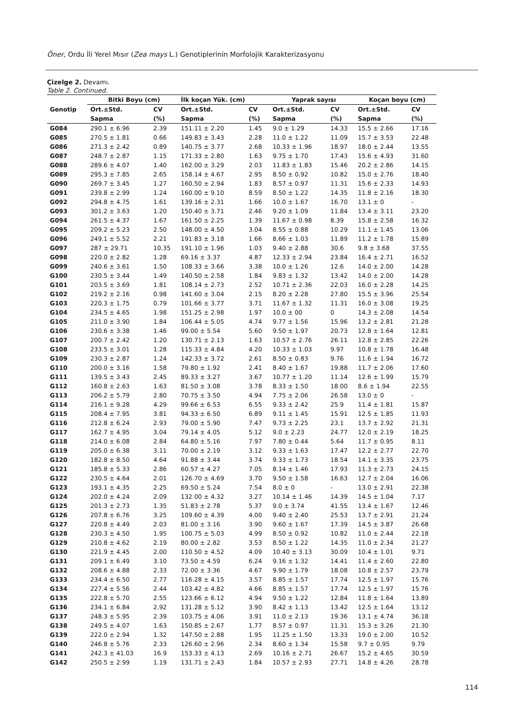Öner, Ordu İli Yerel Mısır (Zea mays L.) Genotiplerinin Morfolojik Karakterizasyonu
Çizelge 2. Devamı.
Table 2. Continued.
| | Bitki Boyu (cm) | | İlk koçan Yük. (cm) | | Yaprak sayısı | | Koçan boyu (cm) | |
| --- | --- | --- | --- | --- | --- | --- | --- | --- |
| Genotip | Ort.±Std. | CV | Ort.±Std. | CV | Ort.±Std. | CV | Ort.±Std. | CV |
| | Sapma | (%) | Sapma | (%) | Sapma | (%) | Sapma | (%) |
| G084 | 290.1 ± 6.96 | 2.39 | 151.11 ± 2.20 | 1.45 | 9.0 ± 1.29 | 14.33 | 15.5 ± 2.66 | 17.16 |
| G085 | 270.5 ± 1.81 | 0.66 | 149.83 ± 3.43 | 2.28 | 11.0 ± 1.22 | 11.09 | 15.7 ± 3.53 | 22.48 |
| G086 | 271.3 ± 2.42 | 0.89 | 140.75 ± 3.77 | 2.68 | 10.33 ± 1.96 | 18.97 | 18.0 ± 2.44 | 13.55 |
| G087 | 248.7 ± 2.87 | 1.15 | 171.33 ± 2.80 | 1.63 | 9.75 ± 1.70 | 17.43 | 15.6 ± 4.93 | 31.60 |
| G088 | 289.6 ± 4.07 | 1.40 | 162.00 ± 3.29 | 2.03 | 11.83 ± 1.83 | 15.46 | 20.2 ± 2.86 | 14.15 |
| G089 | 295.3 ± 7.85 | 2.65 | 158.14 ± 4.67 | 2.95 | 8.50 ± 0.92 | 10.82 | 15.0 ± 2.76 | 18.40 |
| G090 | 269.7 ± 3.45 | 1.27 | 160.50 ± 2.94 | 1.83 | 8.57 ± 0.97 | 11.31 | 15.6 ± 2.33 | 14.93 |
| G091 | 239.8 ± 2.99 | 1.24 | 160.00 ± 9.10 | 8.59 | 8.50 ± 1.22 | 14.35 | 11.8 ± 2.16 | 18.30 |
| G092 | 294.8 ± 4.75 | 1.61 | 139.16 ± 2.31 | 1.66 | 10.0 ± 1.67 | 16.70 | 13.1 ± 0 | - |
| G093 | 301.2 ± 3.63 | 1.20 | 150.40 ± 3.71 | 2.46 | 9.20 ± 1.09 | 11.84 | 13.4 ± 3.11 | 23.20 |
| G094 | 261.5 ± 4.37 | 1.67 | 161.50 ± 2.25 | 1.39 | 11.67 ± 0.98 | 8.39 | 15.8 ± 2.58 | 16.32 |
| G095 | 209.2 ± 5.23 | 2.50 | 148.00 ± 4.50 | 3.04 | 8.55 ± 0.88 | 10.29 | 11.1 ± 1.45 | 13.06 |
| G096 | 249.1 ± 5.52 | 2.21 | 191.83 ± 3.18 | 1.66 | 8.66 ± 1.03 | 11.89 | 11.2 ± 1.78 | 15.89 |
| G097 | 287 ± 29.71 | 10.35 | 191.10 ± 1.96 | 1.03 | 9.40 ± 2.88 | 30.6 | 9.8 ± 3.68 | 37.55 |
| G098 | 220.0 ± 2.82 | 1.28 | 69.16 ± 3.37 | 4.87 | 12.33 ± 2.94 | 23.84 | 16.4 ± 2.71 | 16.52 |
| G099 | 240.6 ± 3.61 | 1.50 | 108.33 ± 3.66 | 3.38 | 10.0 ± 1.26 | 12.6 | 14.0 ± 2.00 | 14.28 |
| G100 | 230.5 ± 3.44 | 1.49 | 140.50 ± 2.58 | 1.84 | 9.83 ± 1.32 | 13.42 | 14.0 ± 2.00 | 14.28 |
| G101 | 203.5 ± 3.69 | 1.81 | 108.14 ± 2.73 | 2.52 | 10.71 ± 2.36 | 22.03 | 16.0 ± 2.28 | 14.25 |
| G102 | 219.2 ± 2.16 | 0.98 | 141.60 ± 3.04 | 2.15 | 8.20 ± 2.28 | 27.80 | 15.5 ± 3.96 | 25.54 |
| G103 | 220.3 ± 1.75 | 0.79 | 101.66 ± 3.77 | 3.71 | 11.67 ± 1.32 | 11.31 | 16.0 ± 3.08 | 19.25 |
| G104 | 234.5 ± 4.65 | 1.98 | 151.25 ± 2.98 | 1.97 | 10.0 ± 00 | 0 | 14.3 ± 2.08 | 14.54 |
| G105 | 211.0 ± 3.90 | 1.84 | 106.44 ± 5.05 | 4.74 | 9.77 ± 1.56 | 15.96 | 13.2 ± 2.81 | 21.28 |
| G106 | 230.6 ± 3.38 | 1.46 | 99.00 ± 5.54 | 5.60 | 9.50 ± 1.97 | 20.73 | 12.8 ± 1.64 | 12.81 |
| G107 | 200.7 ± 2.42 | 1.20 | 130.71 ± 2.13 | 1.63 | 10.57 ± 2.76 | 26.11 | 12.8 ± 2.85 | 22.26 |
| G108 | 233.5 ± 3.01 | 1.28 | 115.33 ± 4.84 | 4.20 | 10.33 ± 1.03 | 9.97 | 10.8 ± 1.78 | 16.48 |
| G109 | 230.3 ± 2.87 | 1.24 | 142.33 ± 3.72 | 2.61 | 8.50 ± 0.83 | 9.76 | 11.6 ± 1.94 | 16.72 |
| G110 | 200.0 ± 3.16 | 1.58 | 79.80 ± 1.92 | 2.41 | 8.40 ± 1.67 | 19.88 | 11.7 ± 2.06 | 17.60 |
| G111 | 139.5 ± 3.43 | 2.45 | 89.33 ± 3.27 | 3.67 | 10.77 ± 1.20 | 11.14 | 12.6 ± 1.99 | 15.79 |
| G112 | 160.8 ± 2.63 | 1.63 | 81.50 ± 3.08 | 3.78 | 8.33 ± 1.50 | 18.00 | 8.6 ± 1.94 | 22.55 |
| G113 | 206.2 ± 5.79 | 2.80 | 70.75 ± 3.50 | 4.94 | 7.75 ± 2.06 | 26.58 | 13.0 ± 0 | - |
| G114 | 216.1 ± 9.28 | 4.29 | 99.66 ± 6.53 | 6.55 | 9.33 ± 2.42 | 25.9 | 11.4 ± 1.81 | 15.87 |
| G115 | 208.4 ± 7.95 | 3.81 | 94.33 ± 6.50 | 6.89 | 9.11 ± 1.45 | 15.91 | 12.5 ± 1.85 | 11.93 |
| G116 | 212.8 ± 6.24 | 2.93 | 79.00 ± 5.90 | 7.47 | 9.73 ± 2.25 | 23.1 | 13.7 ± 2.92 | 21.31 |
| G117 | 162.7 ± 4.95 | 3.04 | 79.14 ± 4.05 | 5.12 | 9.0 ± 2.23 | 24.77 | 12.0 ± 2.19 | 18.25 |
| G118 | 214.0 ± 6.08 | 2.84 | 64.80 ± 5.16 | 7.97 | 7.80 ± 0.44 | 5.64 | 11.7 ± 0.95 | 8.11 |
| G119 | 205.0 ± 6.38 | 3.11 | 70.00 ± 2.19 | 3.12 | 9.33 ± 1.63 | 17.47 | 12.2 ± 2.77 | 22.70 |
| G120 | 182.8 ± 8.50 | 4.64 | 91.88 ± 3.44 | 3.74 | 9.33 ± 1.73 | 18.54 | 14.1 ± 3.35 | 23.75 |
| G121 | 185.8 ± 5.33 | 2.86 | 60.57 ± 4.27 | 7.05 | 8.14 ± 1.46 | 17.93 | 11.3 ± 2.73 | 24.15 |
| G122 | 230.5 ± 4.64 | 2.01 | 126.70 ± 4.69 | 3.70 | 9.50 ± 1.58 | 16.63 | 12.7 ± 2.04 | 16.06 |
| G123 | 193.1 ± 4.35 | 2.25 | 69.50 ± 5.24 | 7.54 | 8.0 ± 0 | - | 13.0 ± 2.91 | 22.38 |
| G124 | 202.0 ± 4.24 | 2.09 | 132.00 ± 4.32 | 3.27 | 10.14 ± 1.46 | 14.39 | 14.5 ± 1.04 | 7.17 |
| G125 | 201.3 ± 2.73 | 1.35 | 51.83 ± 2.78 | 5.37 | 9.0 ± 3.74 | 41.55 | 13.4 ± 1.67 | 12.46 |
| G126 | 207.8 ± 6.76 | 3.25 | 109.60 ± 4.39 | 4.00 | 9.40 ± 2.40 | 25.53 | 13.7 ± 2.91 | 21.24 |
| G127 | 220.8 ± 4.49 | 2.03 | 81.00 ± 3.16 | 3.90 | 9.60 ± 1.67 | 17.39 | 14.5 ± 3.87 | 26.68 |
| G128 | 230.3 ± 4.50 | 1.95 | 100.75 ± 5.03 | 4.99 | 8.50 ± 0.92 | 10.82 | 11.0 ± 2.44 | 22.18 |
| G129 | 210.8 ± 4.62 | 2.19 | 80.00 ± 2.82 | 3.53 | 8.50 ± 1.22 | 14.35 | 11.0 ± 2.34 | 21.27 |
| G130 | 221.9 ± 4.45 | 2.00 | 110.50 ± 4.52 | 4.09 | 10.40 ± 3.13 | 30.09 | 10.4 ± 1.01 | 9.71 |
| G131 | 209.1 ± 6.49 | 3.10 | 73.50 ± 4.59 | 6.24 | 9.16 ± 1.32 | 14.41 | 11.4 ± 2.60 | 22.80 |
| G132 | 208.6 ± 4.88 | 2.33 | 72.00 ± 3.36 | 4.67 | 9.90 ± 1.79 | 18.08 | 10.8 ± 2.57 | 23.79 |
| G133 | 234.4 ± 6.50 | 2.77 | 116.28 ± 4.15 | 3.57 | 8.85 ± 1.57 | 17.74 | 12.5 ± 1.97 | 15.76 |
| G134 | 227.4 ± 5.56 | 2.44 | 103.42 ± 4.82 | 4.66 | 8.85 ± 1.57 | 17.74 | 12.5 ± 1.97 | 15.76 |
| G135 | 222.8 ± 5.70 | 2.55 | 123.66 ± 6.12 | 4.94 | 9.50 ± 1.22 | 12.84 | 11.8 ± 1.64 | 13.89 |
| G136 | 234.1 ± 6.84 | 2.92 | 131.28 ± 5.12 | 3.90 | 8.42 ± 1.13 | 13.42 | 12.5 ± 1.64 | 13.12 |
| G137 | 248.3 ± 5.95 | 2.39 | 103.75 ± 4.06 | 3.91 | 11.0 ± 2.13 | 19.36 | 13.1 ± 4.74 | 36.18 |
| G138 | 249.5 ± 4.07 | 1.63 | 150.85 ± 2.67 | 1.77 | 8.57 ± 0.97 | 11.31 | 15.3 ± 3.26 | 21.30 |
| G139 | 222.0 ± 2.94 | 1.32 | 147.50 ± 2.88 | 1.95 | 11.25 ± 1.50 | 13.33 | 19.0 ± 2.00 | 10.52 |
| G140 | 246.8 ± 5.76 | 2.33 | 126.60 ± 2.96 | 2.34 | 8.60 ± 1.34 | 15.58 | 9.7 ± 0.95 | 9.79 |
| G141 | 242.3 ± 41.03 | 16.9 | 153.33 ± 4.13 | 2.69 | 10.16 ± 2.71 | 26.67 | 15.2 ± 4.65 | 30.59 |
| G142 | 250.5 ± 2.99 | 1.19 | 131.71 ± 2.43 | 1.84 | 10.57 ± 2.93 | 27.71 | 14.8 ± 4.26 | 28.78 |
114